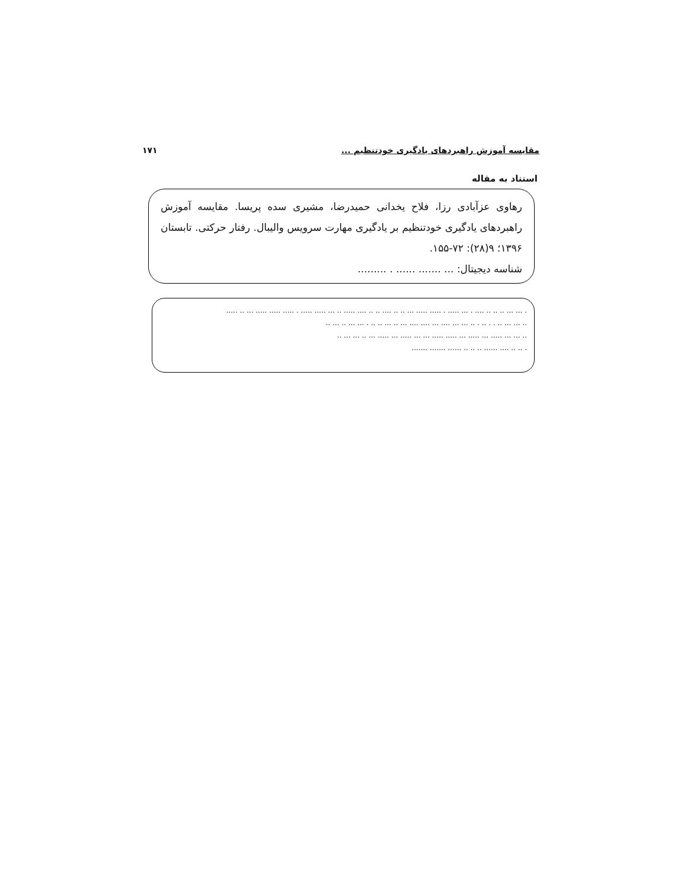مقایسه آموزش راهبردهای یادگیری خودتنظیم ... ۱۷۱
استناد به مقاله
رهاوی عزآبادی رزا، فلاح یخدانی حمیدرضا، مشیری سده پریسا. مقایسه آموزش راهبردهای یادگیری خودتنظیم بر یادگیری مهارت سرویس والیبال. رفتار حرکتی. تابستان ۱۳۹۶؛ ۹(۲۸): ۷۲-۱۵۵.
شناسه دیجیتال: ... ....... ...... . .........
. ... ... .. .. .. .... . ... ..... . ..... ..... ... .. .. .... .. .. .... ..... .. ... ..... ..... . ..... ..... ..... ... .. .....
.. ... ... .. . . .. . .. ... ... .... ... .... .... ... .. ... .. .. . ... ... .. ... ..
.. ... ... ..... ... ..... ... ..... ..... ... ... ..... ... ..... ... .. ... ... ..
. .. .. .... ...... .. .. .. ...... ....... .......